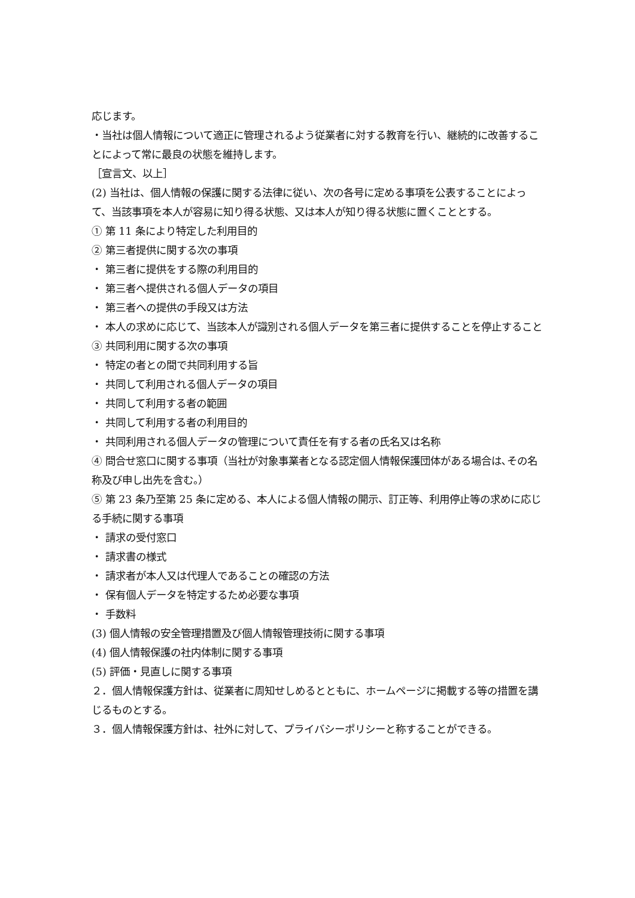応じます。
・当社は個人情報について適正に管理されるよう従業者に対する教育を行い、継続的に改善することによって常に最良の状態を維持します。
［宣言文、以上］
(2) 当社は、個人情報の保護に関する法律に従い、次の各号に定める事項を公表することによって、当該事項を本人が容易に知り得る状態、又は本人が知り得る状態に置くこととする。
① 第 11 条により特定した利用目的
② 第三者提供に関する次の事項
・ 第三者に提供をする際の利用目的
・ 第三者へ提供される個人データの項目
・ 第三者への提供の手段又は方法
・ 本人の求めに応じて、当該本人が識別される個人データを第三者に提供することを停止すること
③ 共同利用に関する次の事項
・ 特定の者との間で共同利用する旨
・ 共同して利用される個人データの項目
・ 共同して利用する者の範囲
・ 共同して利用する者の利用目的
・ 共同利用される個人データの管理について責任を有する者の氏名又は名称
④ 問合せ窓口に関する事項（当社が対象事業者となる認定個人情報保護団体がある場合は､その名称及び申し出先を含む。）
⑤ 第 23 条乃至第 25 条に定める、本人による個人情報の開示、訂正等、利用停止等の求めに応じる手続に関する事項
・ 請求の受付窓口
・ 請求書の様式
・ 請求者が本人又は代理人であることの確認の方法
・ 保有個人データを特定するため必要な事項
・ 手数料
(3) 個人情報の安全管理措置及び個人情報管理技術に関する事項
(4) 個人情報保護の社内体制に関する事項
(5) 評価・見直しに関する事項
２．個人情報保護方針は、従業者に周知せしめるとともに、ホームページに掲載する等の措置を講じるものとする。
３．個人情報保護方針は、社外に対して、プライバシーポリシーと称することができる。